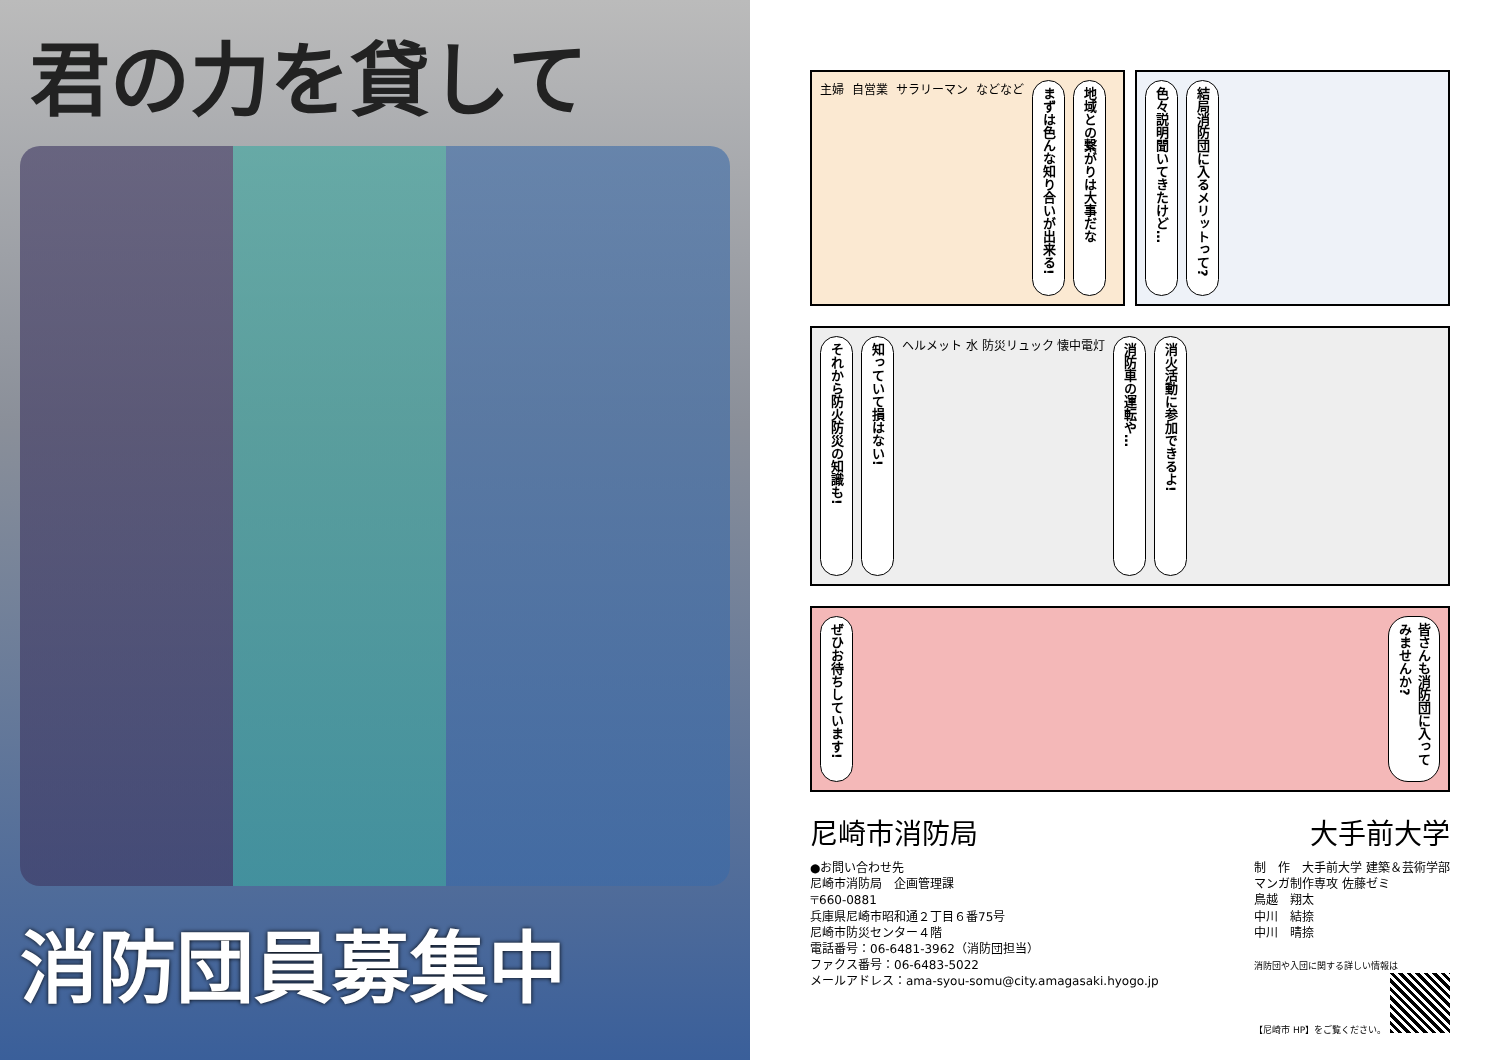君の力を貸して
消防団員募集中
主婦 自営業 サラリーマン などなど
まずは色んな知り合いが出来る!
地域との繋がりは大事だな
色々説明聞いてきたけど…
結局消防団に入るメリットって?
それから防火防災の知識も!
知っていて損はない!
ヘルメット 水 防災リュック 懐中電灯
消防車の運転や…
消火活動に参加できるよ!
ぜひお待ちしています!
皆さんも消防団に入ってみませんか?
尼崎市消防局 大手前大学
●お問い合わせ先
尼崎市消防局　企画管理課
〒660-0881
兵庫県尼崎市昭和通２丁目６番75号
尼崎市防災センター４階
電話番号：06-6481-3962（消防団担当）
ファクス番号：06-6483-5022
メールアドレス：ama-syou-somu@city.amagasaki.hyogo.jp
制　作　大手前大学 建築＆芸術学部
マンガ制作専攻 佐藤ゼミ
鳥越　翔太
中川　結捺
中川　晴捺
消防団や入団に関する詳しい情報は
【尼崎市 HP】をご覧ください。